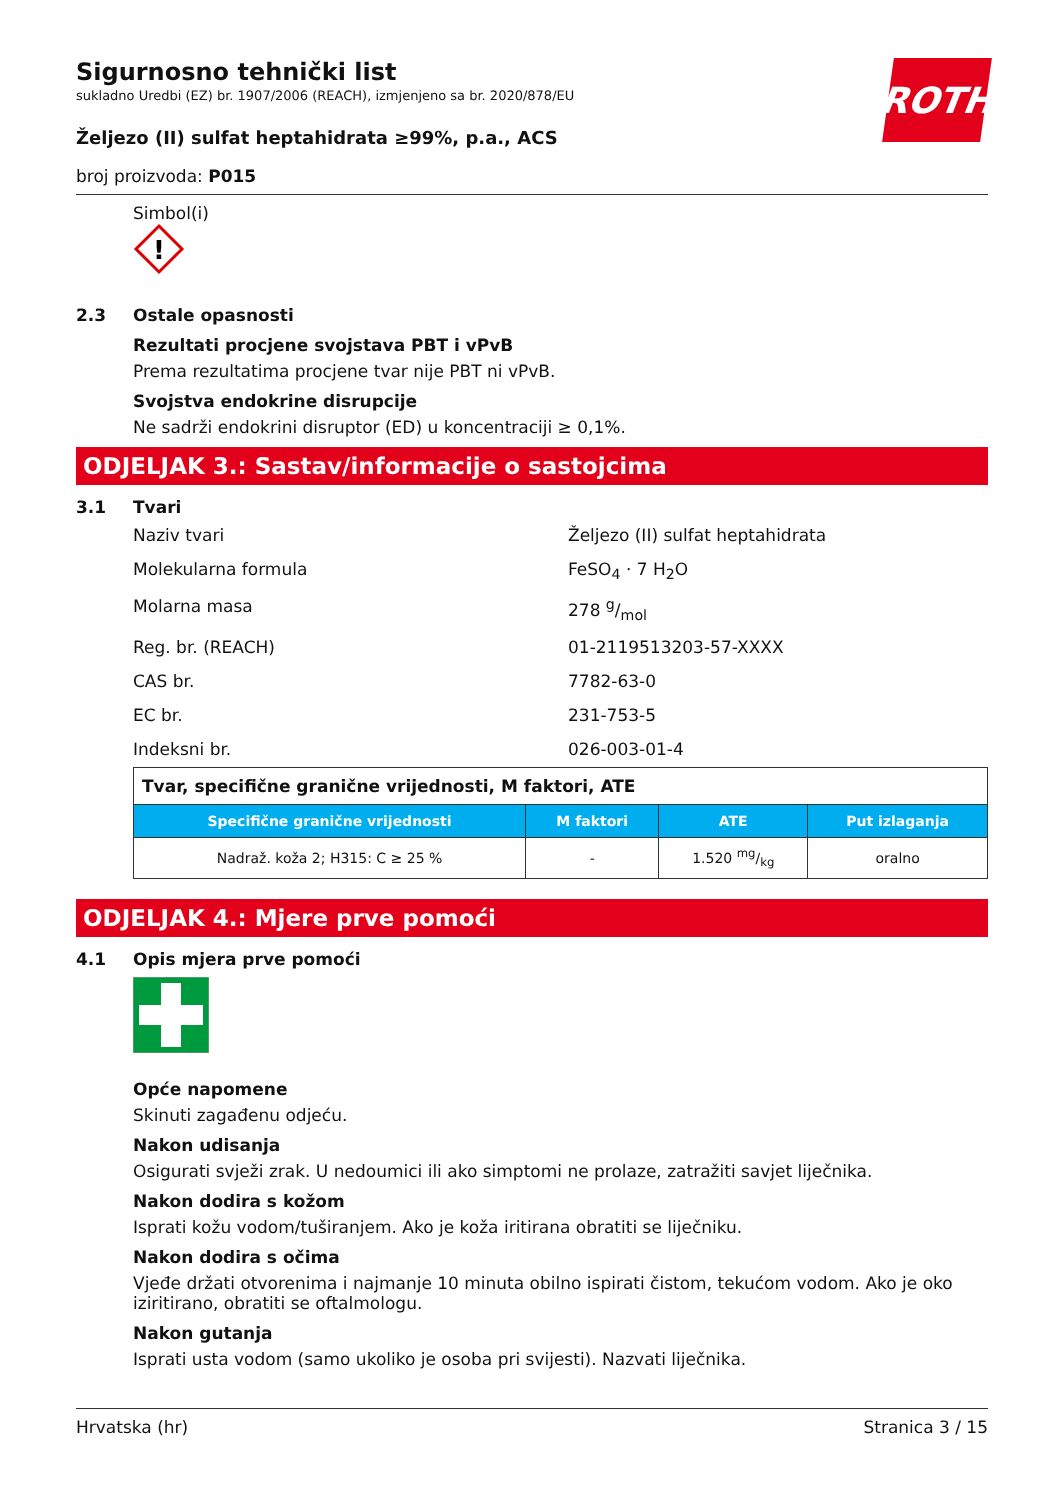ROTH
Sigurnosno tehnički list
sukladno Uredbi (EZ) br. 1907/2006 (REACH), izmjenjeno sa br. 2020/878/EU
Željezo (II) sulfat heptahidrata ≥99%, p.a., ACS
broj proizvoda: P015
Simbol(i)
!
2.3 Ostale opasnosti
Rezultati procjene svojstava PBT i vPvB
Prema rezultatima procjene tvar nije PBT ni vPvB.
Svojstva endokrine disrupcije
Ne sadrži endokrini disruptor (ED) u koncentraciji ≥ 0,1%.
ODJELJAK 3.: Sastav/informacije o sastojcima
3.1 Tvari
Naziv tvari
Željezo (II) sulfat heptahidrata
Molekularna formula
FeSO<sub>4</sub> · 7 H<sub>2</sub>O
Molarna masa
278 g/mol
Reg. br. (REACH)
01-2119513203-57-XXXX
CAS br.
7782-63-0
EC br.
231-753-5
Indeksni br.
026-003-01-4
| Tvar, specifične granične vrijednosti, M faktori, ATE | | | |
| --- | --- | --- | --- |
| Specifične granične vrijednosti | M faktori | ATE | Put izlaganja |
| Nadraž. koža 2; H315: C ≥ 25 % | - | 1.520 mg/kg | oralno |
ODJELJAK 4.: Mjere prve pomoći
4.1 Opis mjera prve pomoći
Opće napomene
Skinuti zagađenu odjeću.
Nakon udisanja
Osigurati svježi zrak. U nedoumici ili ako simptomi ne prolaze, zatražiti savjet liječnika.
Nakon dodira s kožom
Isprati kožu vodom/tuširanjem. Ako je koža iritirana obratiti se liječniku.
Nakon dodira s očima
Vjeđe držati otvorenima i najmanje 10 minuta obilno ispirati čistom, tekućom vodom. Ako je oko iziritirano, obratiti se oftalmologu.
Nakon gutanja
Isprati usta vodom (samo ukoliko je osoba pri svijesti). Nazvati liječnika.
Hrvatska (hr) Stranica 3 / 15